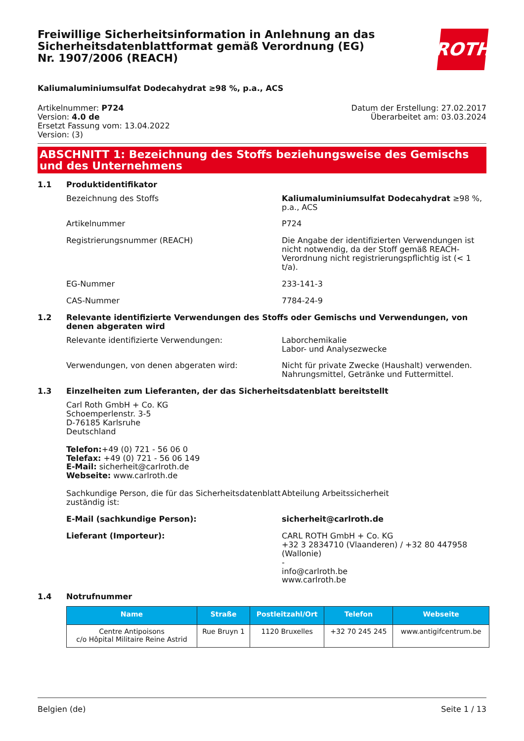Freiwillige Sicherheitsinformation in Anlehnung an das Sicherheitsdatenblattformat gemäß Verordnung (EG) Nr. 1907/2006 (REACH)
ROTH
Kaliumaluminiumsulfat Dodecahydrat ≥98 %, p.a., ACS
Artikelnummer: P724
Version: 4.0 de
Ersetzt Fassung vom: 13.04.2022
Version: (3)
Datum der Erstellung: 27.02.2017
Überarbeitet am: 03.03.2024
ABSCHNITT 1: Bezeichnung des Stoffs beziehungsweise des Gemischs und des Unternehmens
1.1 Produktidentifikator
Bezeichnung des Stoffs Kaliumaluminiumsulfat Dodecahydrat ≥98 %, p.a., ACS
Artikelnummer P724
Registrierungsnummer (REACH) Die Angabe der identifizierten Verwendungen ist nicht notwendig, da der Stoff gemäß REACH-Verordnung nicht registrierungspflichtig ist (< 1 t/a).
EG-Nummer 233-141-3
CAS-Nummer 7784-24-9
1.2 Relevante identifizierte Verwendungen des Stoffs oder Gemischs und Verwendungen, von denen abgeraten wird
Relevante identifizierte Verwendungen: Laborchemikalie
Labor- und Analysezwecke
Verwendungen, von denen abgeraten wird: Nicht für private Zwecke (Haushalt) verwenden.
Nahrungsmittel, Getränke und Futtermittel.
1.3 Einzelheiten zum Lieferanten, der das Sicherheitsdatenblatt bereitstellt
Carl Roth GmbH + Co. KG
Schoemperlenstr. 3-5
D-76185 Karlsruhe
Deutschland
Telefon:+49 (0) 721 - 56 06 0
Telefax: +49 (0) 721 - 56 06 149
E-Mail: sicherheit@carlroth.de
Webseite: www.carlroth.de
Sachkundige Person, die für das Sicherheitsdatenblatt zuständig ist:
Abteilung Arbeitssicherheit
E-Mail (sachkundige Person): sicherheit@carlroth.de
Lieferant (Importeur): CARL ROTH GmbH + Co. KG
+32 3 2834710 (Vlaanderen) / +32 80 447958 (Wallonie)
-
info@carlroth.be
www.carlroth.be
1.4 Notrufnummer
| Name | Straße | Postleitzahl/Ort | Telefon | Webseite |
| --- | --- | --- | --- | --- |
| Centre Antipoisons c/o Hôpital Militaire Reine Astrid | Rue Bruyn 1 | 1120 Bruxelles | +32 70 245 245 | www.antigifcentrum.be |
Belgien (de) Seite 1 / 13